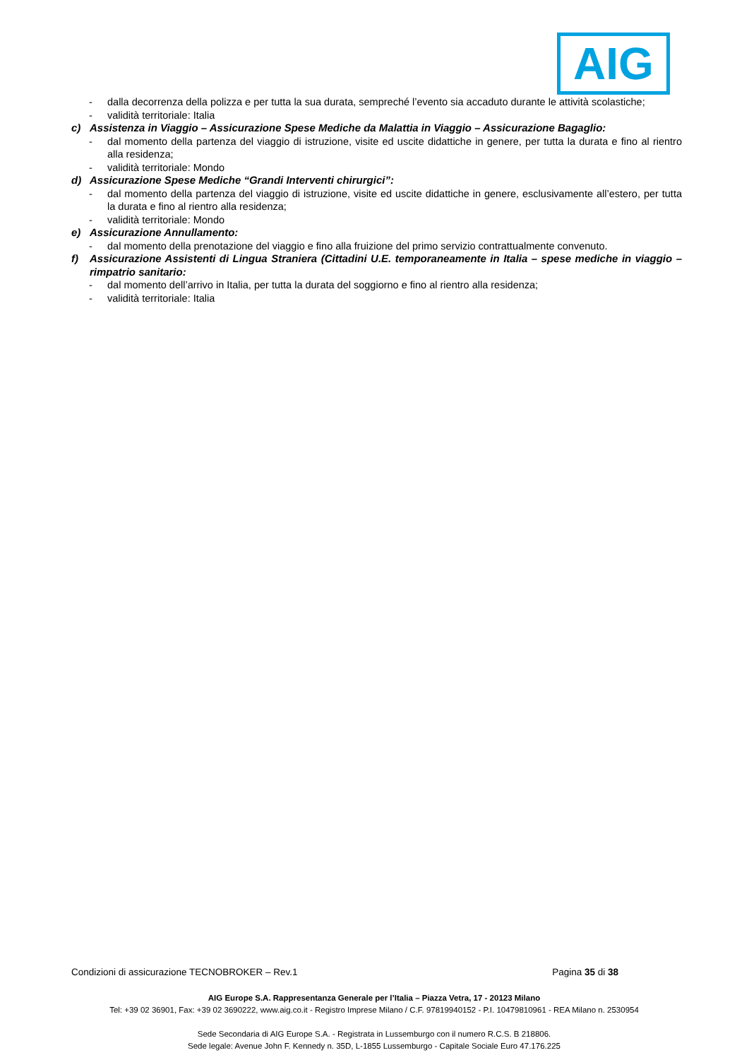AIG
- dalla decorrenza della polizza e per tutta la sua durata, sempreché l’evento sia accaduto durante le attività scolastiche;
- validità territoriale: Italia
c) Assistenza in Viaggio – Assicurazione Spese Mediche da Malattia in Viaggio – Assicurazione Bagaglio:
- dal momento della partenza del viaggio di istruzione, visite ed uscite didattiche in genere, per tutta la durata e fino al rientro alla residenza;
- validità territoriale: Mondo
d) Assicurazione Spese Mediche “Grandi Interventi chirurgici”:
- dal momento della partenza del viaggio di istruzione, visite ed uscite didattiche in genere, esclusivamente all’estero, per tutta la durata e fino al rientro alla residenza;
- validità territoriale: Mondo
e) Assicurazione Annullamento:
- dal momento della prenotazione del viaggio e fino alla fruizione del primo servizio contrattualmente convenuto.
f) Assicurazione Assistenti di Lingua Straniera (Cittadini U.E. temporaneamente in Italia – spese mediche in viaggio – rimpatrio sanitario:
- dal momento dell’arrivo in Italia, per tutta la durata del soggiorno e fino al rientro alla residenza;
- validità territoriale: Italia
Condizioni di assicurazione TECNOBROKER – Rev.1 Pagina 35 di 38
AIG Europe S.A. Rappresentanza Generale per l’Italia – Piazza Vetra, 17 - 20123 Milano
Tel: +39 02 36901, Fax: +39 02 3690222, www.aig.co.it - Registro Imprese Milano / C.F. 97819940152 - P.I. 10479810961 - REA Milano n. 2530954
Sede Secondaria di AIG Europe S.A. - Registrata in Lussemburgo con il numero R.C.S. B 218806.
Sede legale: Avenue John F. Kennedy n. 35D, L-1855 Lussemburgo - Capitale Sociale Euro 47.176.225